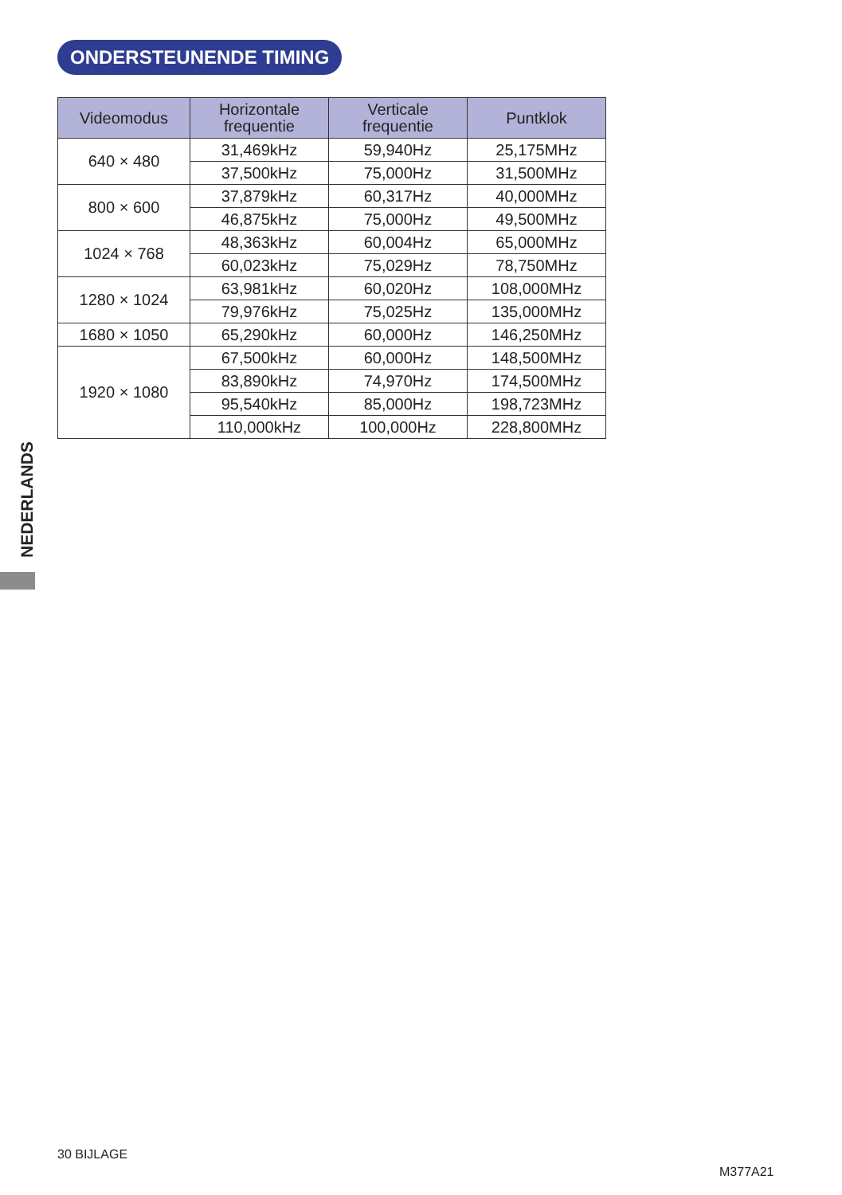ONDERSTEUNENDE TIMING
| Videomodus | Horizontale frequentie | Verticale frequentie | Puntklok |
| --- | --- | --- | --- |
| 640 × 480 | 31,469kHz | 59,940Hz | 25,175MHz |
| | 37,500kHz | 75,000Hz | 31,500MHz |
| 800 × 600 | 37,879kHz | 60,317Hz | 40,000MHz |
| | 46,875kHz | 75,000Hz | 49,500MHz |
| 1024 × 768 | 48,363kHz | 60,004Hz | 65,000MHz |
| | 60,023kHz | 75,029Hz | 78,750MHz |
| 1280 × 1024 | 63,981kHz | 60,020Hz | 108,000MHz |
| | 79,976kHz | 75,025Hz | 135,000MHz |
| 1680 × 1050 | 65,290kHz | 60,000Hz | 146,250MHz |
| 1920 × 1080 | 67,500kHz | 60,000Hz | 148,500MHz |
| | 83,890kHz | 74,970Hz | 174,500MHz |
| | 95,540kHz | 85,000Hz | 198,723MHz |
| | 110,000kHz | 100,000Hz | 228,800MHz |
NEDERLANDS
30 BIJLAGE
M377A21